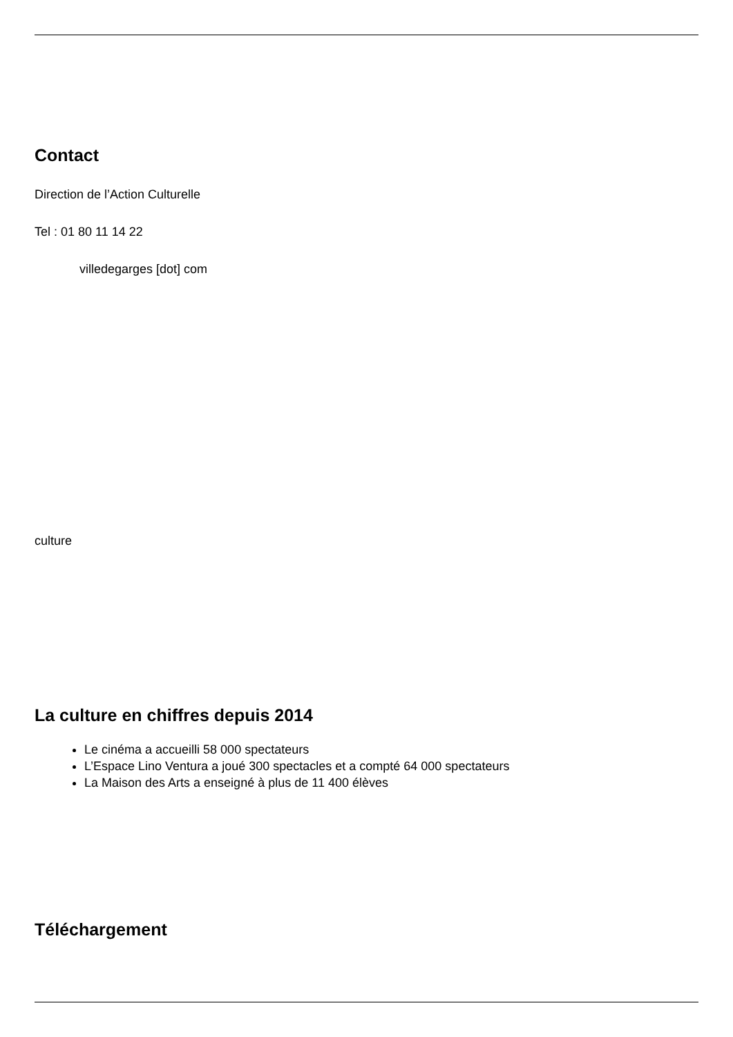Contact
Direction de l’Action Culturelle
Tel : 01 80 11 14 22
villedegarges [dot] com
culture
La culture en chiffres depuis 2014
Le cinéma a accueilli 58 000 spectateurs
L’Espace Lino Ventura a joué 300 spectacles et a compté 64 000 spectateurs
La Maison des Arts a enseigné à plus de 11 400 élèves
Téléchargement